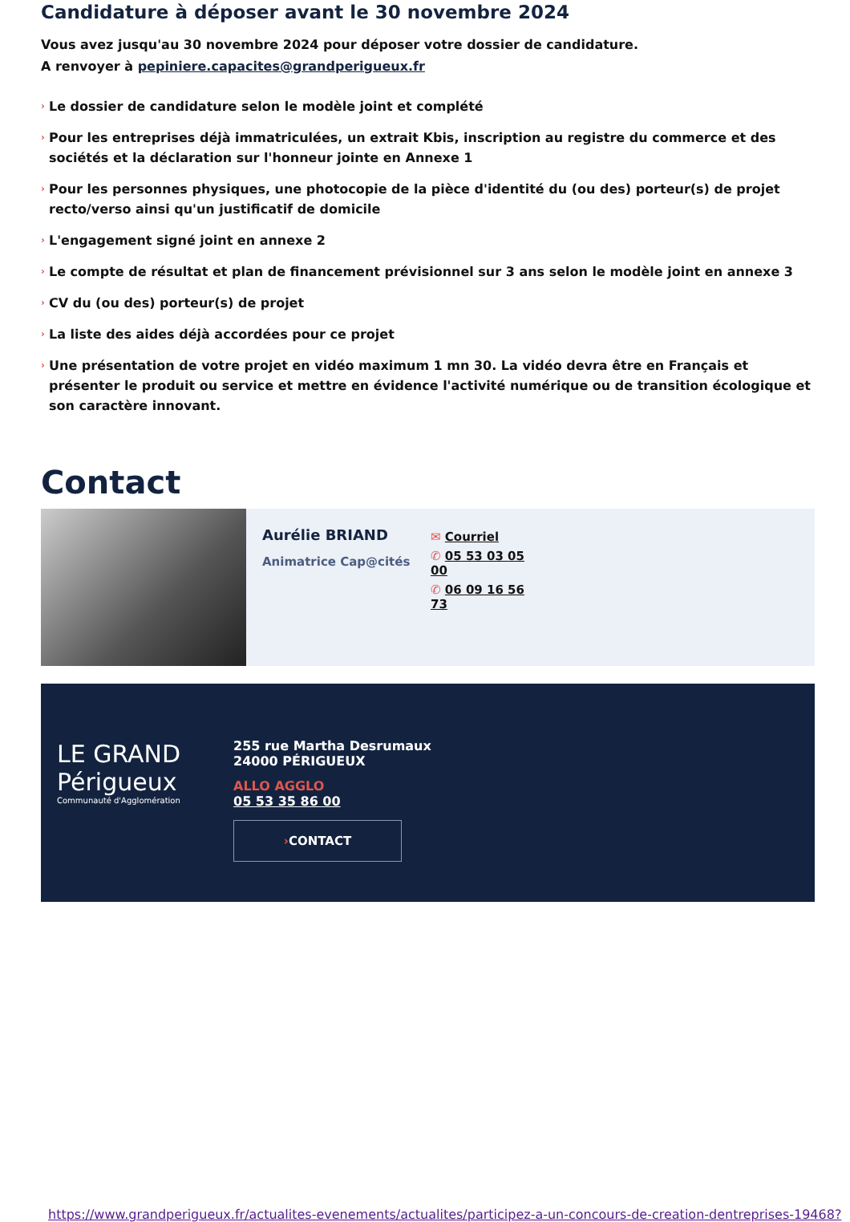Candidature à déposer avant le 30 novembre 2024
Vous avez jusqu'au 30 novembre 2024 pour déposer votre dossier de candidature.
A renvoyer à pepiniere.capacites@grandperigueux.fr
› Le dossier de candidature selon le modèle joint et complété
› Pour les entreprises déjà immatriculées, un extrait Kbis, inscription au registre du commerce et des sociétés et la déclaration sur l'honneur jointe en Annexe 1
› Pour les personnes physiques, une photocopie de la pièce d'identité du (ou des) porteur(s) de projet recto/verso ainsi qu'un justificatif de domicile
› L'engagement signé joint en annexe 2
› Le compte de résultat et plan de financement prévisionnel sur 3 ans selon le modèle joint en annexe 3
› CV du (ou des) porteur(s) de projet
› La liste des aides déjà accordées pour ce projet
› Une présentation de votre projet en vidéo maximum 1 mn 30. La vidéo devra être en Français et présenter le produit ou service et mettre en évidence l'activité numérique ou de transition écologique et son caractère innovant.
Contact
Aurélie BRIAND
Animatrice Cap@cités
✉ Courriel
✆ 05 53 03 05 00
✆ 06 09 16 56 73
LE GRAND Périgueux
Communauté d'Agglomération
255 rue Martha Desrumaux
24000 PÉRIGUEUX
ALLO AGGLO
05 53 35 86 00
›CONTACT
https://www.grandperigueux.fr/actualites-evenements/actualites/participez-a-un-concours-de-creation-dentreprises-19468?